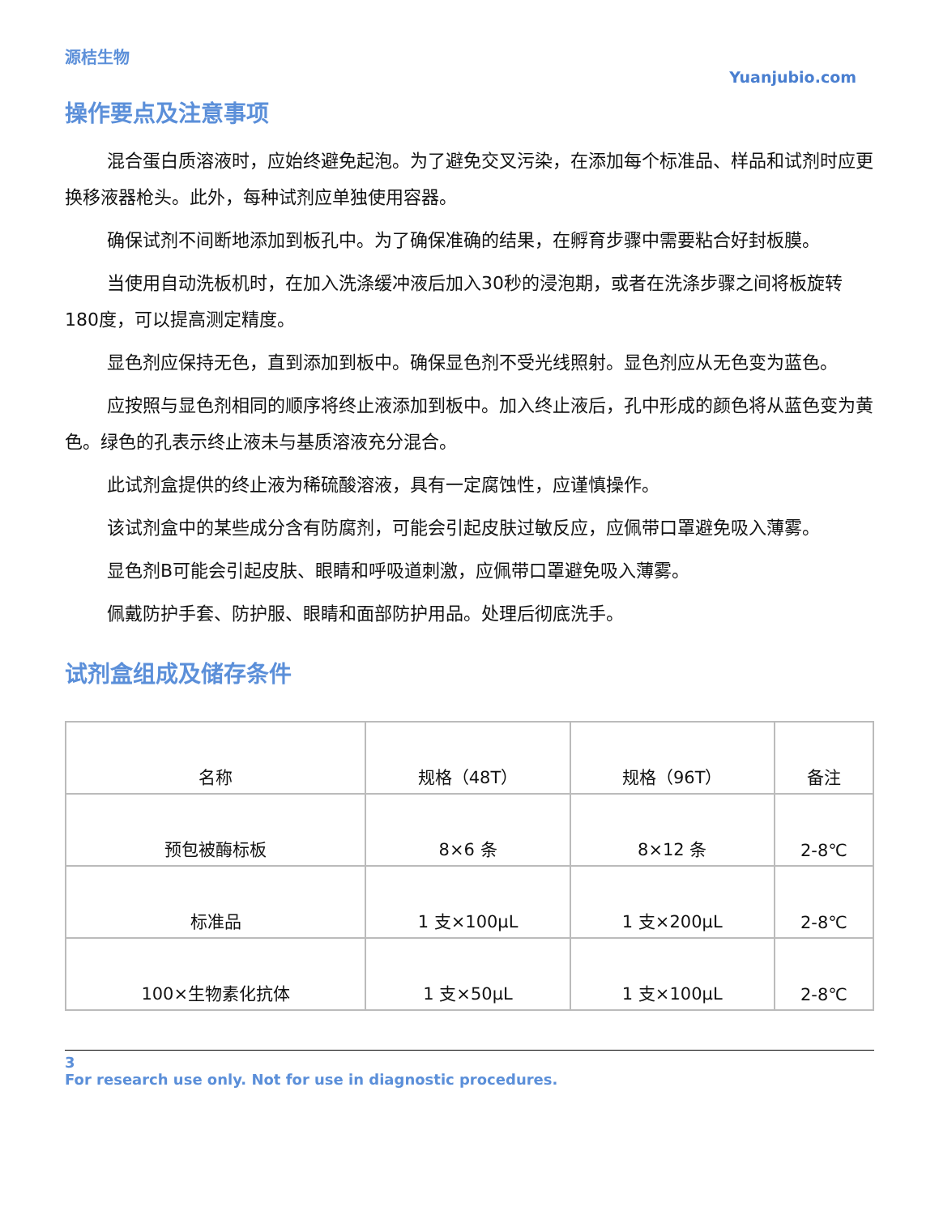源桔生物
Yuanjubio.com
操作要点及注意事项
混合蛋白质溶液时，应始终避免起泡。为了避免交叉污染，在添加每个标准品、样品和试剂时应更换移液器枪头。此外，每种试剂应单独使用容器。
确保试剂不间断地添加到板孔中。为了确保准确的结果，在孵育步骤中需要粘合好封板膜。
当使用自动洗板机时，在加入洗涤缓冲液后加入30秒的浸泡期，或者在洗涤步骤之间将板旋转180度，可以提高测定精度。
显色剂应保持无色，直到添加到板中。确保显色剂不受光线照射。显色剂应从无色变为蓝色。
应按照与显色剂相同的顺序将终止液添加到板中。加入终止液后，孔中形成的颜色将从蓝色变为黄色。绿色的孔表示终止液未与基质溶液充分混合。
此试剂盒提供的终止液为稀硫酸溶液，具有一定腐蚀性，应谨慎操作。
该试剂盒中的某些成分含有防腐剂，可能会引起皮肤过敏反应，应佩带口罩避免吸入薄雾。
显色剂B可能会引起皮肤、眼睛和呼吸道刺激，应佩带口罩避免吸入薄雾。
佩戴防护手套、防护服、眼睛和面部防护用品。处理后彻底洗手。
试剂盒组成及储存条件
| 名称 | 规格（48T） | 规格（96T） | 备注 |
| 预包被酶标板 | 8×6 条 | 8×12 条 | 2-8℃ |
| 标准品 | 1 支×100μL | 1 支×200μL | 2-8℃ |
| 100×生物素化抗体 | 1 支×50μL | 1 支×100μL | 2-8℃ |
3
For research use only. Not for use in diagnostic procedures.